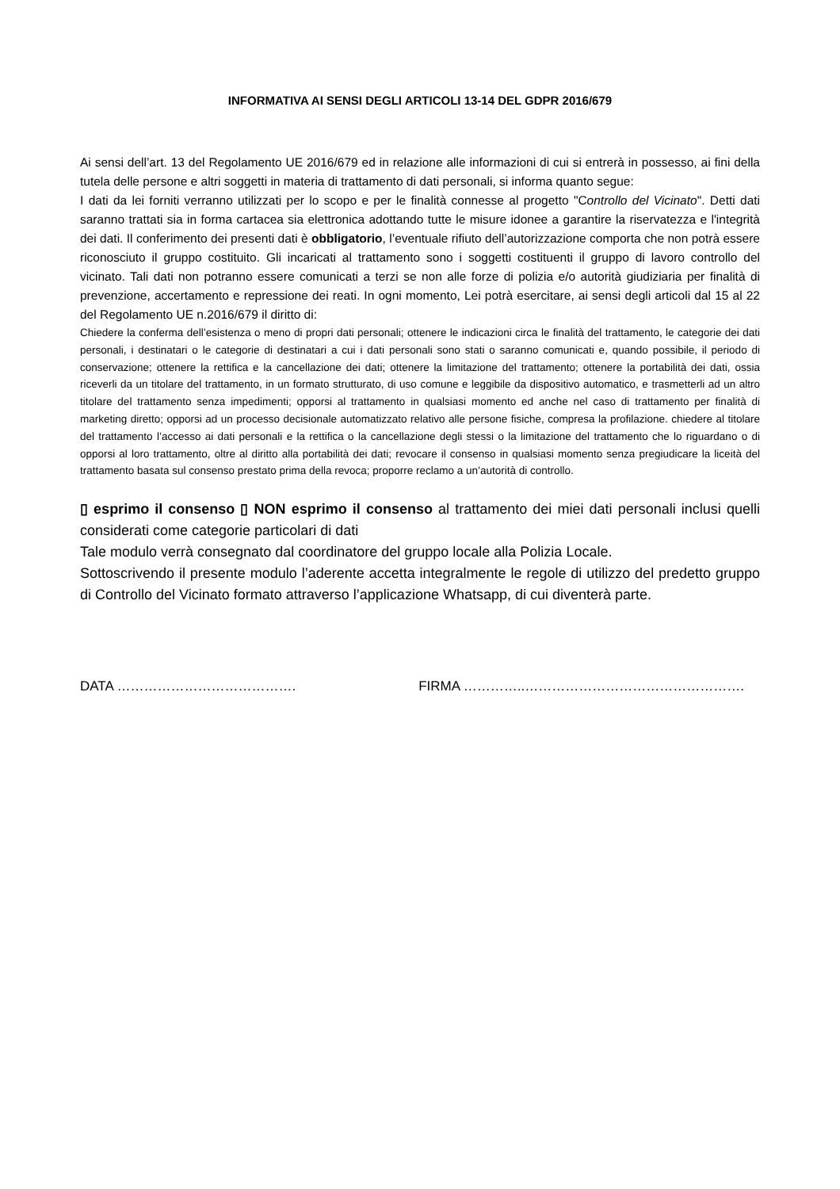INFORMATIVA AI SENSI DEGLI ARTICOLI 13-14 DEL GDPR 2016/679
Ai sensi dell’art. 13 del Regolamento UE 2016/679 ed in relazione alle informazioni di cui si entrerà in possesso, ai fini della tutela delle persone e altri soggetti in materia di trattamento di dati personali, si informa quanto segue:
I dati da lei forniti verranno utilizzati per lo scopo e per le finalità connesse al progetto "Controllo del Vicinato". Detti dati saranno trattati sia in forma cartacea sia elettronica adottando tutte le misure idonee a garantire la riservatezza e l'integrità dei dati. Il conferimento dei presenti dati è obbligatorio, l’eventuale rifiuto dell’autorizzazione comporta che non potrà essere riconosciuto il gruppo costituito. Gli incaricati al trattamento sono i soggetti costituenti il gruppo di lavoro controllo del vicinato. Tali dati non potranno essere comunicati a terzi se non alle forze di polizia e/o autorità giudiziaria per finalità di prevenzione, accertamento e repressione dei reati. In ogni momento, Lei potrà esercitare, ai sensi degli articoli dal 15 al 22 del Regolamento UE n.2016/679 il diritto di:
Chiedere la conferma dell’esistenza o meno di propri dati personali; ottenere le indicazioni circa le finalità del trattamento, le categorie dei dati personali, i destinatari o le categorie di destinatari a cui i dati personali sono stati o saranno comunicati e, quando possibile, il periodo di conservazione; ottenere la rettifica e la cancellazione dei dati; ottenere la limitazione del trattamento; ottenere la portabilità dei dati, ossia riceverli da un titolare del trattamento, in un formato strutturato, di uso comune e leggibile da dispositivo automatico, e trasmetterli ad un altro titolare del trattamento senza impedimenti; opporsi al trattamento in qualsiasi momento ed anche nel caso di trattamento per finalità di marketing diretto; opporsi ad un processo decisionale automatizzato relativo alle persone fisiche, compresa la profilazione. chiedere al titolare del trattamento l’accesso ai dati personali e la rettifica o la cancellazione degli stessi o la limitazione del trattamento che lo riguardano o di opporsi al loro trattamento, oltre al diritto alla portabilità dei dati; revocare il consenso in qualsiasi momento senza pregiudicare la liceità del trattamento basata sul consenso prestato prima della revoca; proporre reclamo a un’autorità di controllo.
▯ esprimo il consenso ▯ NON esprimo il consenso al trattamento dei miei dati personali inclusi quelli considerati come categorie particolari di dati
Tale modulo verrà consegnato dal coordinatore del gruppo locale alla Polizia Locale.
Sottoscrivendo il presente modulo l’aderente accetta integralmente le regole di utilizzo del predetto gruppo di Controllo del Vicinato formato attraverso l’applicazione Whatsapp, di cui diventerà parte.
DATA …………………………………. FIRMA …………..………………………………………….